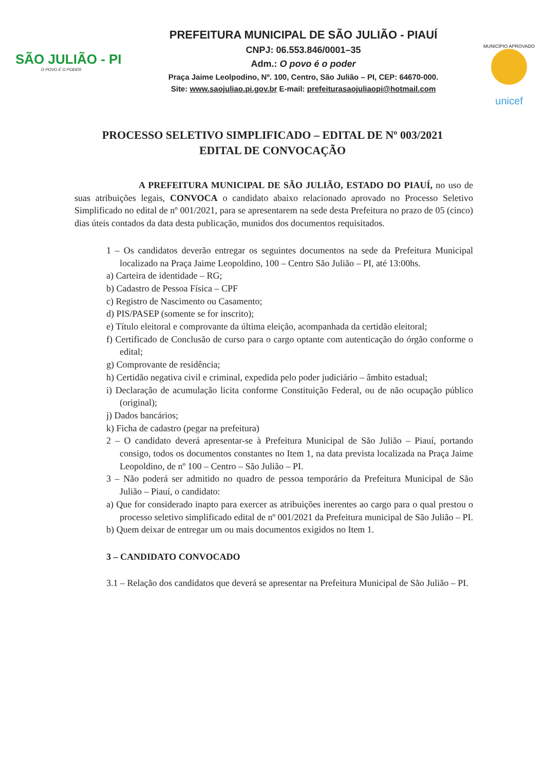SÃO JULIÃO - PI
O POVO É O PODER
PREFEITURA MUNICIPAL DE SÃO JULIÃO - PIAUÍ
CNPJ: 06.553.846/0001–35
Adm.: O povo é o poder
Praça Jaime Leolpodino, Nº. 100, Centro, São Julião – PI, CEP: 64670-000.
Site: www.saojuliao.pi.gov.br E-mail: prefeiturasaojuliaopi@hotmail.com
MUNICÍPIO APROVADO
unicef
PROCESSO SELETIVO SIMPLIFICADO – EDITAL DE Nº 003/2021
EDITAL DE CONVOCAÇÃO
A PREFEITURA MUNICIPAL DE SÃO JULIÃO, ESTADO DO PIAUÍ, no uso de suas atribuições legais, CONVOCA o candidato abaixo relacionado aprovado no Processo Seletivo Simplificado no edital de nº 001/2021, para se apresentarem na sede desta Prefeitura no prazo de 05 (cinco) dias úteis contados da data desta publicação, munidos dos documentos requisitados.
1 – Os candidatos deverão entregar os seguintes documentos na sede da Prefeitura Municipal localizado na Praça Jaime Leopoldino, 100 – Centro São Julião – PI, até 13:00hs.
a) Carteira de identidade – RG;
b) Cadastro de Pessoa Física – CPF
c) Registro de Nascimento ou Casamento;
d) PIS/PASEP (somente se for inscrito);
e) Título eleitoral e comprovante da última eleição, acompanhada da certidão eleitoral;
f) Certificado de Conclusão de curso para o cargo optante com autenticação do órgão conforme o edital;
g) Comprovante de residência;
h) Certidão negativa civil e criminal, expedida pelo poder judiciário – âmbito estadual;
i) Declaração de acumulação licita conforme Constituição Federal, ou de não ocupação público (original);
j) Dados bancários;
k) Ficha de cadastro (pegar na prefeitura)
2 – O candidato deverá apresentar-se à Prefeitura Municipal de São Julião – Piauí, portando consigo, todos os documentos constantes no Item 1, na data prevista localizada na Praça Jaime Leopoldino, de nº 100 – Centro – São Julião – PI.
3 – Não poderá ser admitido no quadro de pessoa temporário da Prefeitura Municipal de São Julião – Piauí, o candidato:
a) Que for considerado inapto para exercer as atribuições inerentes ao cargo para o qual prestou o processo seletivo simplificado edital de nº 001/2021 da Prefeitura municipal de São Julião – PI.
b) Quem deixar de entregar um ou mais documentos exigidos no Item 1.
3 – CANDIDATO CONVOCADO
3.1 – Relação dos candidatos que deverá se apresentar na Prefeitura Municipal de São Julião – PI.